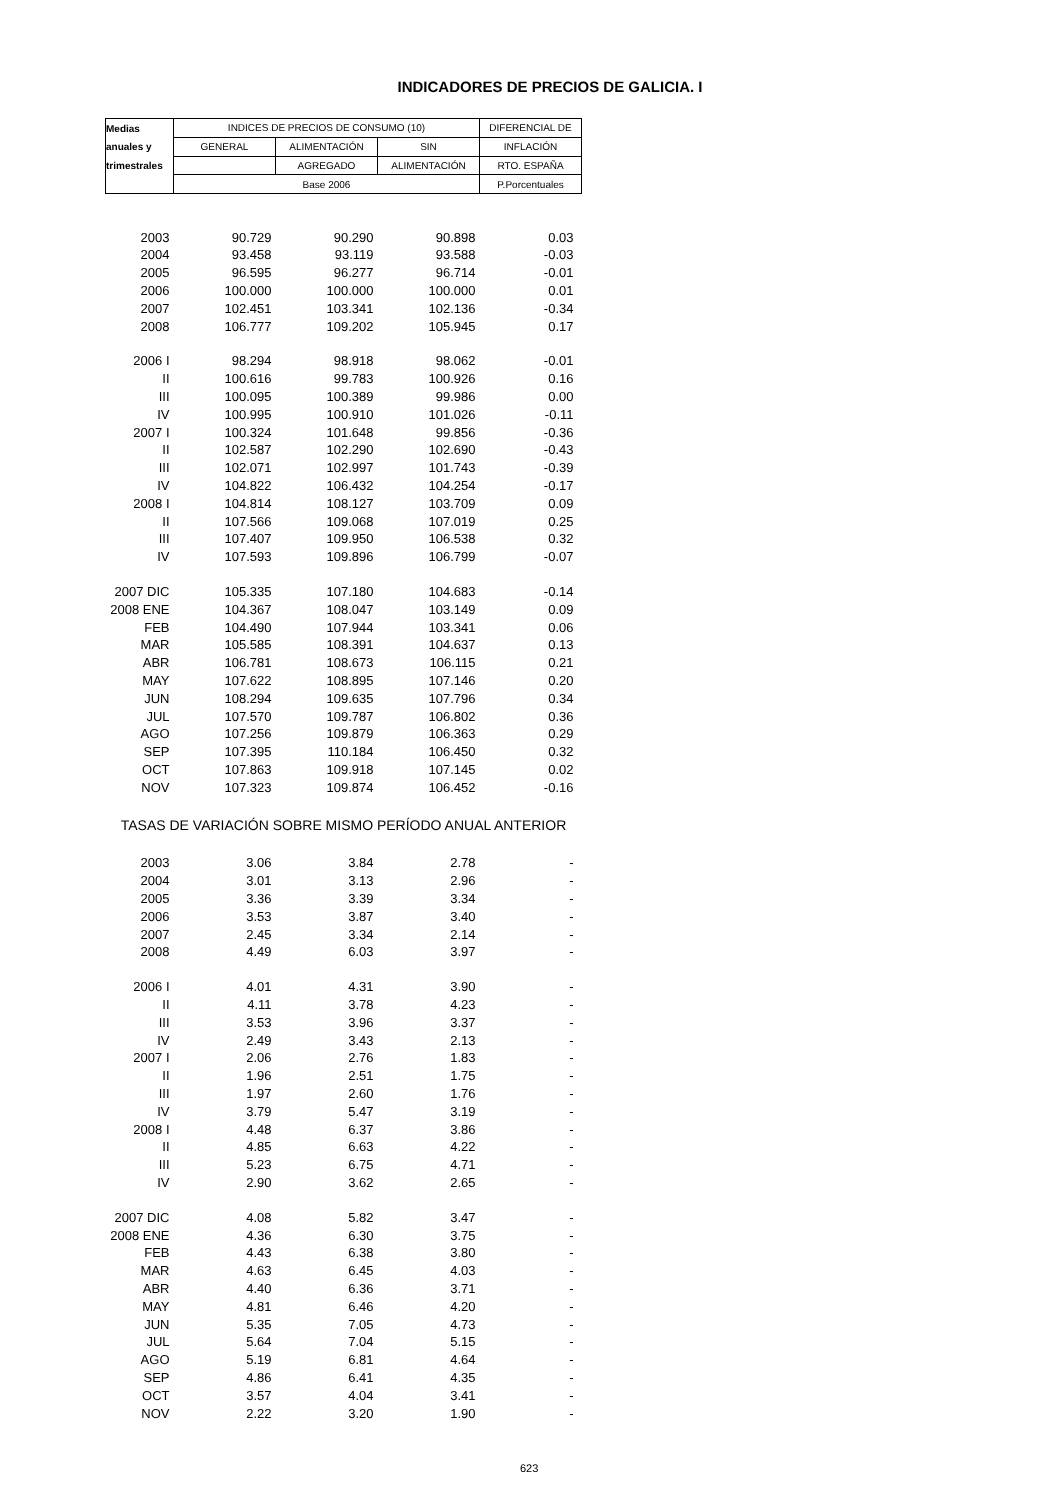INDICADORES DE PRECIOS DE GALICIA. I
| Medias | INDICES DE PRECIOS DE CONSUMO (10) | | | DIFERENCIAL DE |
| --- | --- | --- | --- | --- |
| anuales y | GENERAL | ALIMENTACIÓN | SIN | INFLACIÓN |
| trimestrales | | AGREGADO | ALIMENTACIÓN | RTO. ESPAÑA |
| | Base 2006 | | | P.Porcentuales |
| 2003 | 90.729 | 90.290 | 90.898 | 0.03 |
| 2004 | 93.458 | 93.119 | 93.588 | -0.03 |
| 2005 | 96.595 | 96.277 | 96.714 | -0.01 |
| 2006 | 100.000 | 100.000 | 100.000 | 0.01 |
| 2007 | 102.451 | 103.341 | 102.136 | -0.34 |
| 2008 | 106.777 | 109.202 | 105.945 | 0.17 |
| 2006 I | 98.294 | 98.918 | 98.062 | -0.01 |
| II | 100.616 | 99.783 | 100.926 | 0.16 |
| III | 100.095 | 100.389 | 99.986 | 0.00 |
| IV | 100.995 | 100.910 | 101.026 | -0.11 |
| 2007 I | 100.324 | 101.648 | 99.856 | -0.36 |
| II | 102.587 | 102.290 | 102.690 | -0.43 |
| III | 102.071 | 102.997 | 101.743 | -0.39 |
| IV | 104.822 | 106.432 | 104.254 | -0.17 |
| 2008 I | 104.814 | 108.127 | 103.709 | 0.09 |
| II | 107.566 | 109.068 | 107.019 | 0.25 |
| III | 107.407 | 109.950 | 106.538 | 0.32 |
| IV | 107.593 | 109.896 | 106.799 | -0.07 |
| 2007 DIC | 105.335 | 107.180 | 104.683 | -0.14 |
| 2008 ENE | 104.367 | 108.047 | 103.149 | 0.09 |
| FEB | 104.490 | 107.944 | 103.341 | 0.06 |
| MAR | 105.585 | 108.391 | 104.637 | 0.13 |
| ABR | 106.781 | 108.673 | 106.115 | 0.21 |
| MAY | 107.622 | 108.895 | 107.146 | 0.20 |
| JUN | 108.294 | 109.635 | 107.796 | 0.34 |
| JUL | 107.570 | 109.787 | 106.802 | 0.36 |
| AGO | 107.256 | 109.879 | 106.363 | 0.29 |
| SEP | 107.395 | 110.184 | 106.450 | 0.32 |
| OCT | 107.863 | 109.918 | 107.145 | 0.02 |
| NOV | 107.323 | 109.874 | 106.452 | -0.16 |
| TASAS DE VARIACIÓN SOBRE MISMO PERÍODO ANUAL ANTERIOR | | | | |
| 2003 | 3.06 | 3.84 | 2.78 | - |
| 2004 | 3.01 | 3.13 | 2.96 | - |
| 2005 | 3.36 | 3.39 | 3.34 | - |
| 2006 | 3.53 | 3.87 | 3.40 | - |
| 2007 | 2.45 | 3.34 | 2.14 | - |
| 2008 | 4.49 | 6.03 | 3.97 | - |
| 2006 I | 4.01 | 4.31 | 3.90 | - |
| II | 4.11 | 3.78 | 4.23 | - |
| III | 3.53 | 3.96 | 3.37 | - |
| IV | 2.49 | 3.43 | 2.13 | - |
| 2007 I | 2.06 | 2.76 | 1.83 | - |
| II | 1.96 | 2.51 | 1.75 | - |
| III | 1.97 | 2.60 | 1.76 | - |
| IV | 3.79 | 5.47 | 3.19 | - |
| 2008 I | 4.48 | 6.37 | 3.86 | - |
| II | 4.85 | 6.63 | 4.22 | - |
| III | 5.23 | 6.75 | 4.71 | - |
| IV | 2.90 | 3.62 | 2.65 | - |
| 2007 DIC | 4.08 | 5.82 | 3.47 | - |
| 2008 ENE | 4.36 | 6.30 | 3.75 | - |
| FEB | 4.43 | 6.38 | 3.80 | - |
| MAR | 4.63 | 6.45 | 4.03 | - |
| ABR | 4.40 | 6.36 | 3.71 | - |
| MAY | 4.81 | 6.46 | 4.20 | - |
| JUN | 5.35 | 7.05 | 4.73 | - |
| JUL | 5.64 | 7.04 | 5.15 | - |
| AGO | 5.19 | 6.81 | 4.64 | - |
| SEP | 4.86 | 6.41 | 4.35 | - |
| OCT | 3.57 | 4.04 | 3.41 | - |
| NOV | 2.22 | 3.20 | 1.90 | - |
623